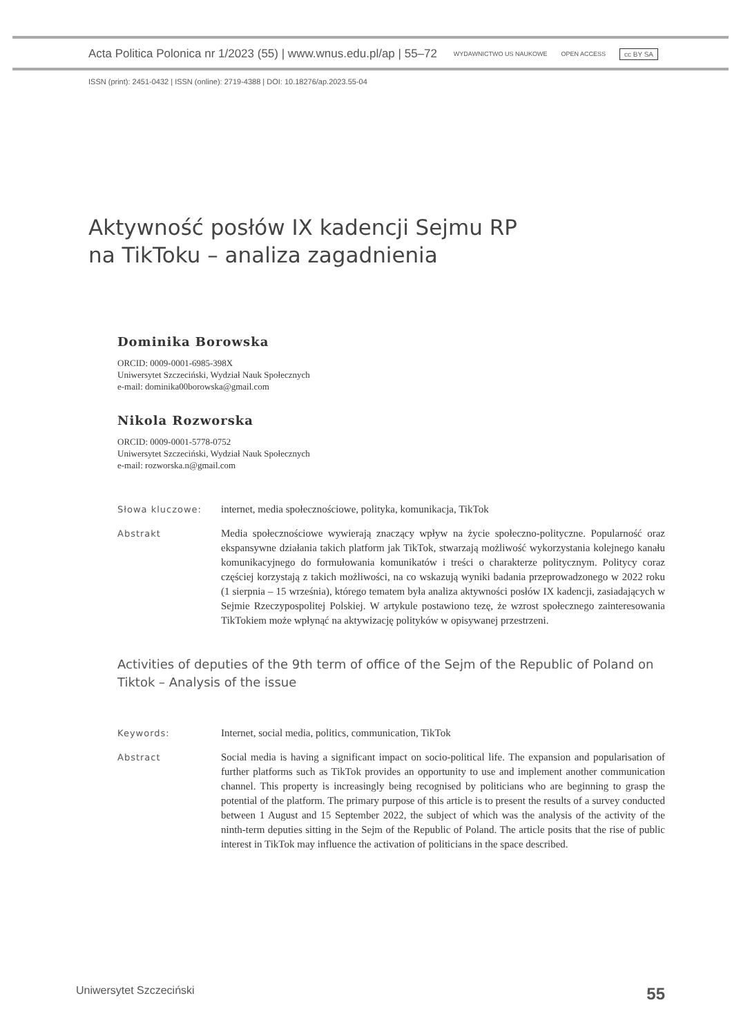Acta Politica Polonica nr 1/2023 (55) | www.wnus.edu.pl/ap | 55–72 WYDAWNICTWO US NAUKOWE OPEN ACCESS cc BY SA
ISSN (print): 2451-0432 | ISSN (online): 2719-4388 | DOI: 10.18276/ap.2023.55-04
Aktywność posłów IX kadencji Sejmu RP
na TikToku – analiza zagadnienia
Dominika Borowska
ORCID: 0009-0001-6985-398X
Uniwersytet Szczeciński, Wydział Nauk Społecznych
e-mail: dominika00borowska@gmail.com
Nikola Rozworska
ORCID: 0009-0001-5778-0752
Uniwersytet Szczeciński, Wydział Nauk Społecznych
e-mail: rozworska.n@gmail.com
Słowa kluczowe:
internet, media społecznościowe, polityka, komunikacja, TikTok
Abstrakt
Media społecznościowe wywierają znaczący wpływ na życie społeczno-polityczne. Popularność oraz ekspansywne działania takich platform jak TikTok, stwarzają możliwość wykorzystania kolejnego kanału komunikacyjnego do formułowania komunikatów i treści o charakterze politycznym. Politycy coraz częściej korzystają z takich możliwości, na co wskazują wyniki badania przeprowadzonego w 2022 roku (1 sierpnia – 15 września), którego tematem była analiza aktywności posłów IX kadencji, zasiadających w Sejmie Rzeczypospolitej Polskiej. W artykule postawiono tezę, że wzrost społecznego zainteresowania TikTokiem może wpłynąć na aktywizację polityków w opisywanej przestrzeni.
Activities of deputies of the 9th term of office of the Sejm of the Republic of Poland on Tiktok – Analysis of the issue
Keywords:
Internet, social media, politics, communication, TikTok
Abstract
Social media is having a significant impact on socio-political life. The expansion and popularisation of further platforms such as TikTok provides an opportunity to use and implement another communication channel. This property is increasingly being recognised by politicians who are beginning to grasp the potential of the platform. The primary purpose of this article is to present the results of a survey conducted between 1 August and 15 September 2022, the subject of which was the analysis of the activity of the ninth-term deputies sitting in the Sejm of the Republic of Poland. The article posits that the rise of public interest in TikTok may influence the activation of politicians in the space described.
Uniwersytet Szczeciński 55